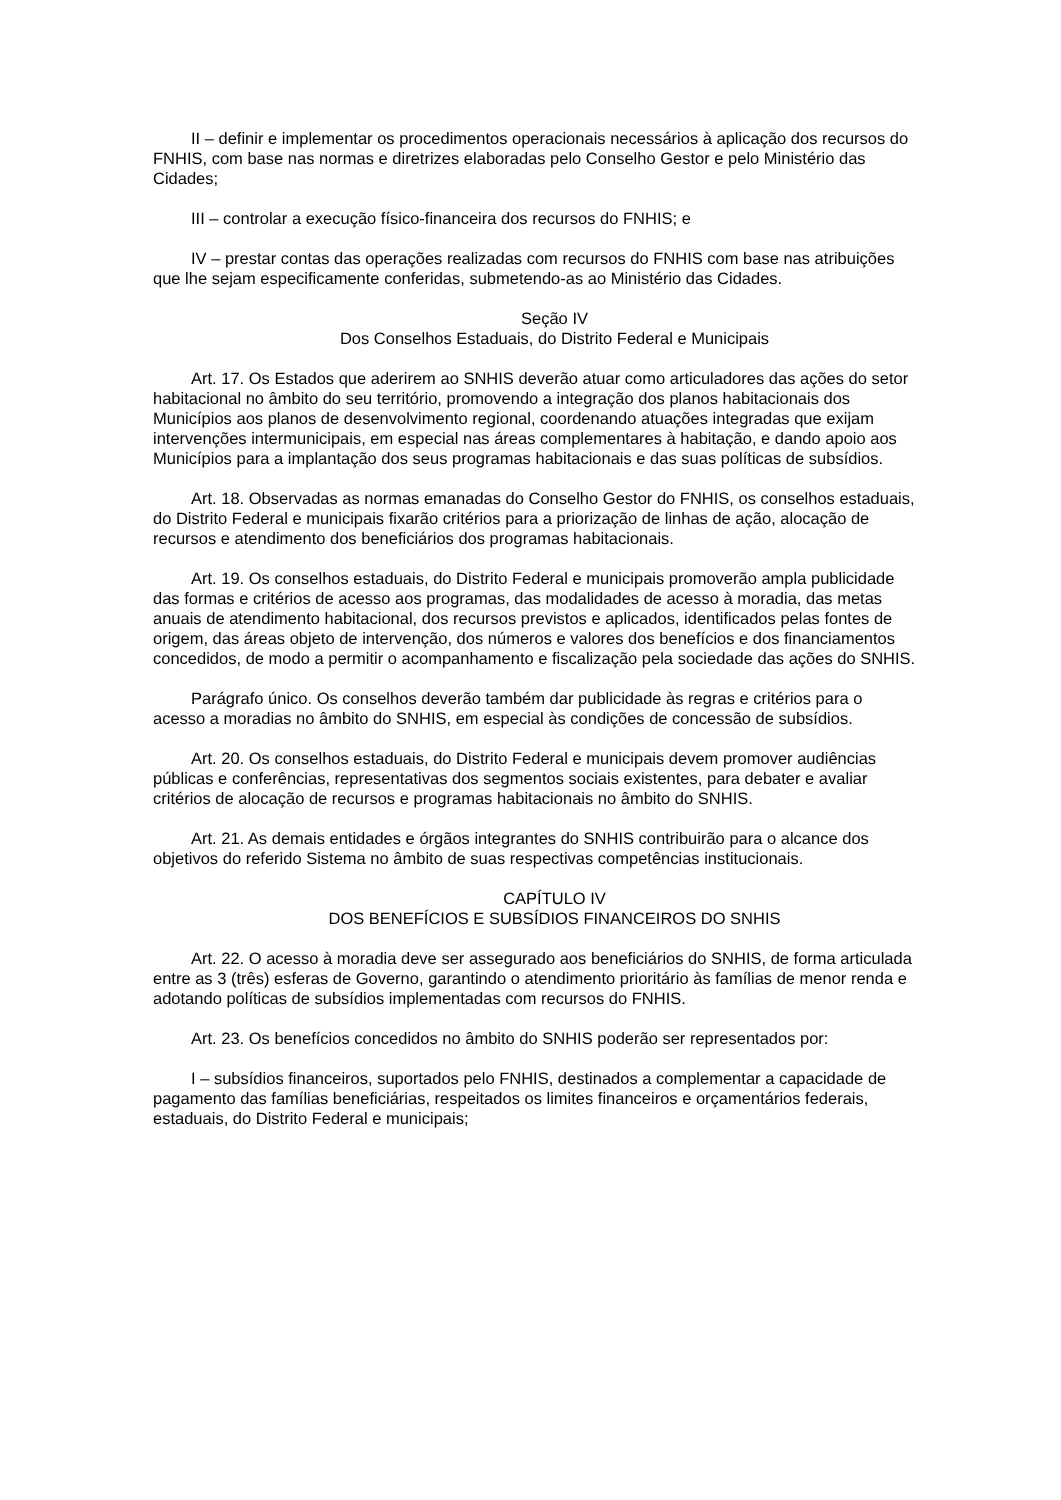II – definir e implementar os procedimentos operacionais necessários à aplicação dos recursos do FNHIS, com base nas normas e diretrizes elaboradas pelo Conselho Gestor e pelo Ministério das Cidades;
III – controlar a execução físico-financeira dos recursos do FNHIS; e
IV – prestar contas das operações realizadas com recursos do FNHIS com base nas atribuições que lhe sejam especificamente conferidas, submetendo-as ao Ministério das Cidades.
Seção IV
Dos Conselhos Estaduais, do Distrito Federal e Municipais
Art. 17. Os Estados que aderirem ao SNHIS deverão atuar como articuladores das ações do setor habitacional no âmbito do seu território, promovendo a integração dos planos habitacionais dos Municípios aos planos de desenvolvimento regional, coordenando atuações integradas que exijam intervenções intermunicipais, em especial nas áreas complementares à habitação, e dando apoio aos Municípios para a implantação dos seus programas habitacionais e das suas políticas de subsídios.
Art. 18. Observadas as normas emanadas do Conselho Gestor do FNHIS, os conselhos estaduais, do Distrito Federal e municipais fixarão critérios para a priorização de linhas de ação, alocação de recursos e atendimento dos beneficiários dos programas habitacionais.
Art. 19. Os conselhos estaduais, do Distrito Federal e municipais promoverão ampla publicidade das formas e critérios de acesso aos programas, das modalidades de acesso à moradia, das metas anuais de atendimento habitacional, dos recursos previstos e aplicados, identificados pelas fontes de origem, das áreas objeto de intervenção, dos números e valores dos benefícios e dos financiamentos concedidos, de modo a permitir o acompanhamento e fiscalização pela sociedade das ações do SNHIS.
Parágrafo único. Os conselhos deverão também dar publicidade às regras e critérios para o acesso a moradias no âmbito do SNHIS, em especial às condições de concessão de subsídios.
Art. 20. Os conselhos estaduais, do Distrito Federal e municipais devem promover audiências públicas e conferências, representativas dos segmentos sociais existentes, para debater e avaliar critérios de alocação de recursos e programas habitacionais no âmbito do SNHIS.
Art. 21. As demais entidades e órgãos integrantes do SNHIS contribuirão para o alcance dos objetivos do referido Sistema no âmbito de suas respectivas competências institucionais.
CAPÍTULO IV
DOS BENEFÍCIOS E SUBSÍDIOS FINANCEIROS DO SNHIS
Art. 22. O acesso à moradia deve ser assegurado aos beneficiários do SNHIS, de forma articulada entre as 3 (três) esferas de Governo, garantindo o atendimento prioritário às famílias de menor renda e adotando políticas de subsídios implementadas com recursos do FNHIS.
Art. 23. Os benefícios concedidos no âmbito do SNHIS poderão ser representados por:
I – subsídios financeiros, suportados pelo FNHIS, destinados a complementar a capacidade de pagamento das famílias beneficiárias, respeitados os limites financeiros e orçamentários federais, estaduais, do Distrito Federal e municipais;